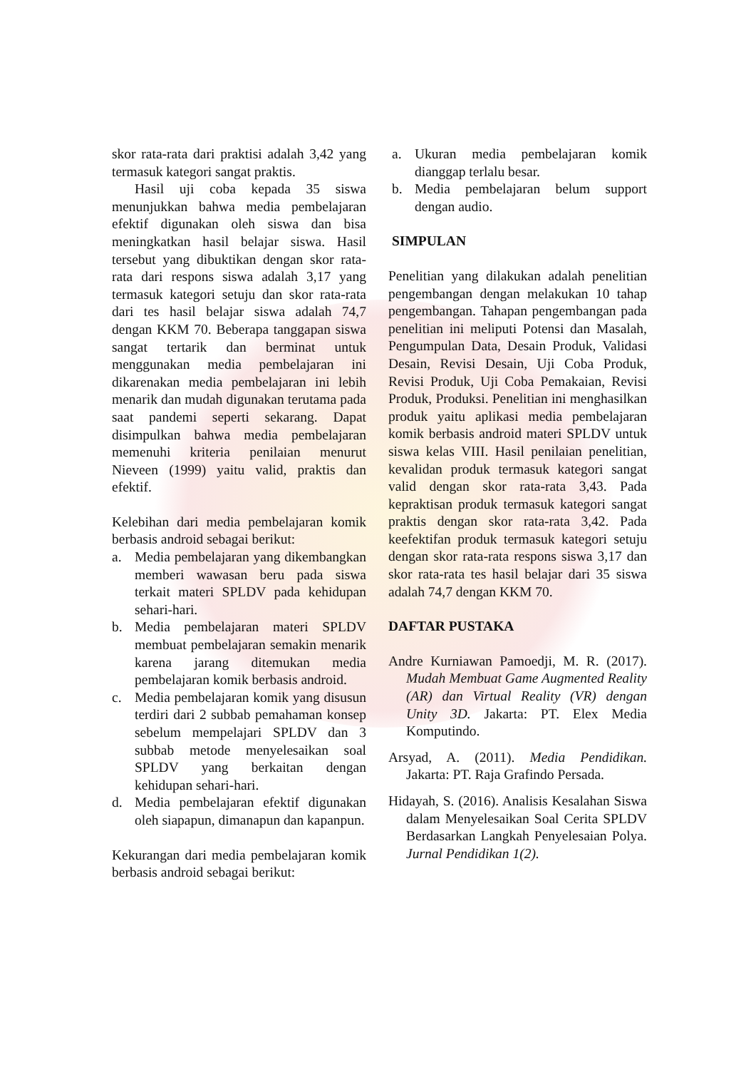skor rata-rata dari praktisi adalah 3,42 yang termasuk kategori sangat praktis.
Hasil uji coba kepada 35 siswa menunjukkan bahwa media pembelajaran efektif digunakan oleh siswa dan bisa meningkatkan hasil belajar siswa. Hasil tersebut yang dibuktikan dengan skor rata-rata dari respons siswa adalah 3,17 yang termasuk kategori setuju dan skor rata-rata dari tes hasil belajar siswa adalah 74,7 dengan KKM 70. Beberapa tanggapan siswa sangat tertarik dan berminat untuk menggunakan media pembelajaran ini dikarenakan media pembelajaran ini lebih menarik dan mudah digunakan terutama pada saat pandemi seperti sekarang. Dapat disimpulkan bahwa media pembelajaran memenuhi kriteria penilaian menurut Nieveen (1999) yaitu valid, praktis dan efektif.
Kelebihan dari media pembelajaran komik berbasis android sebagai berikut:
a. Media pembelajaran yang dikembangkan memberi wawasan beru pada siswa terkait materi SPLDV pada kehidupan sehari-hari.
b. Media pembelajaran materi SPLDV membuat pembelajaran semakin menarik karena jarang ditemukan media pembelajaran komik berbasis android.
c. Media pembelajaran komik yang disusun terdiri dari 2 subbab pemahaman konsep sebelum mempelajari SPLDV dan 3 subbab metode menyelesaikan soal SPLDV yang berkaitan dengan kehidupan sehari-hari.
d. Media pembelajaran efektif digunakan oleh siapapun, dimanapun dan kapanpun.
Kekurangan dari media pembelajaran komik berbasis android sebagai berikut:
a. Ukuran media pembelajaran komik dianggap terlalu besar.
b. Media pembelajaran belum support dengan audio.
SIMPULAN
Penelitian yang dilakukan adalah penelitian pengembangan dengan melakukan 10 tahap pengembangan. Tahapan pengembangan pada penelitian ini meliputi Potensi dan Masalah, Pengumpulan Data, Desain Produk, Validasi Desain, Revisi Desain, Uji Coba Produk, Revisi Produk, Uji Coba Pemakaian, Revisi Produk, Produksi. Penelitian ini menghasilkan produk yaitu aplikasi media pembelajaran komik berbasis android materi SPLDV untuk siswa kelas VIII. Hasil penilaian penelitian, kevalidan produk termasuk kategori sangat valid dengan skor rata-rata 3,43. Pada kepraktisan produk termasuk kategori sangat praktis dengan skor rata-rata 3,42. Pada keefektifan produk termasuk kategori setuju dengan skor rata-rata respons siswa 3,17 dan skor rata-rata tes hasil belajar dari 35 siswa adalah 74,7 dengan KKM 70.
DAFTAR PUSTAKA
Andre Kurniawan Pamoedji, M. R. (2017). Mudah Membuat Game Augmented Reality (AR) dan Virtual Reality (VR) dengan Unity 3D. Jakarta: PT. Elex Media Komputindo.
Arsyad, A. (2011). Media Pendidikan. Jakarta: PT. Raja Grafindo Persada.
Hidayah, S. (2016). Analisis Kesalahan Siswa dalam Menyelesaikan Soal Cerita SPLDV Berdasarkan Langkah Penyelesaian Polya. Jurnal Pendidikan 1(2).